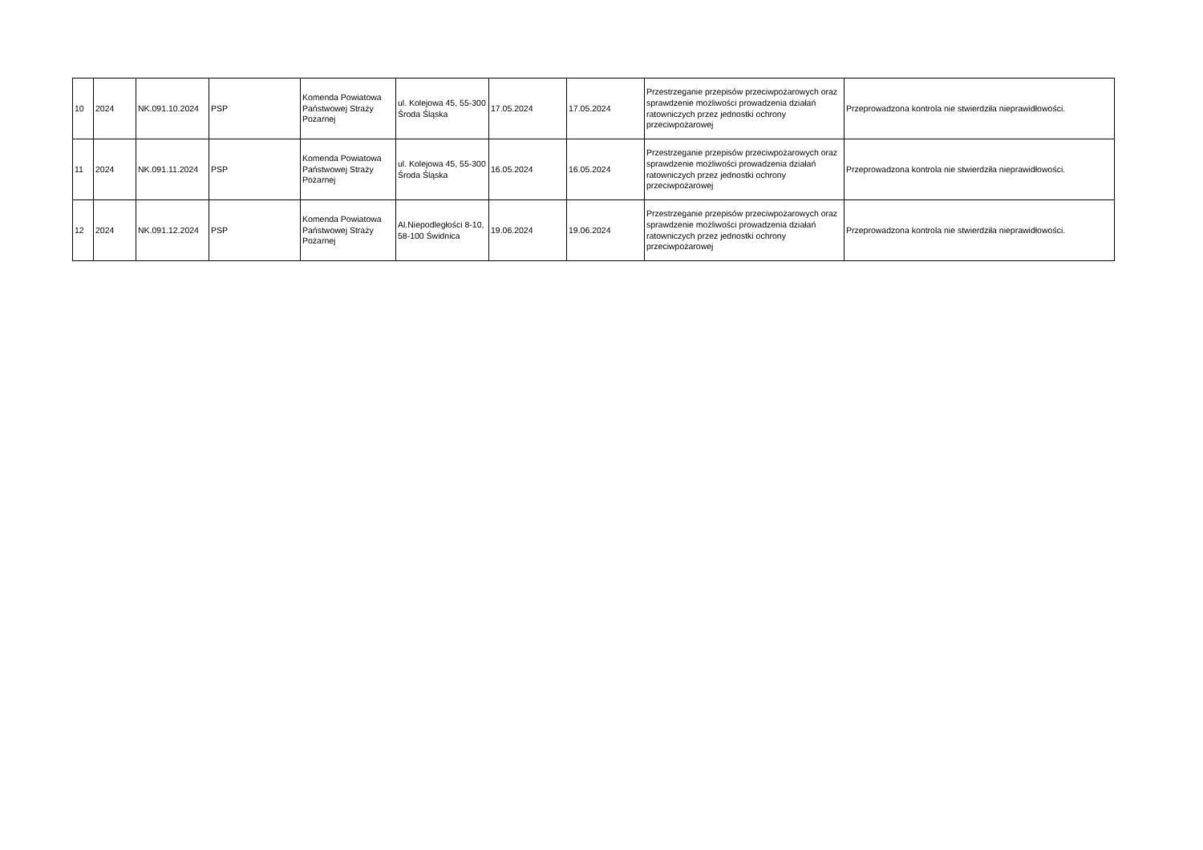| 10 | 2024 | NK.091.10.2024 | PSP | Komenda Powiatowa Państwowej Straży Pożarnej | ul. Kolejowa 45, 55-300 Środa Śląska | 17.05.2024 | 17.05.2024 | Przestrzeganie przepisów przeciwpożarowych oraz sprawdzenie możliwości prowadzenia działań ratowniczych przez jednostki ochrony przeciwpożarowej | Przeprowadzona kontrola nie stwierdziła nieprawidłowości. |
| 11 | 2024 | NK.091.11.2024 | PSP | Komenda Powiatowa Państwowej Straży Pożarnej | ul. Kolejowa 45, 55-300 Środa Śląska | 16.05.2024 | 16.05.2024 | Przestrzeganie przepisów przeciwpożarowych oraz sprawdzenie możliwości prowadzenia działań ratowniczych przez jednostki ochrony przeciwpożarowej | Przeprowadzona kontrola nie stwierdziła nieprawidłowości. |
| 12 | 2024 | NK.091.12.2024 | PSP | Komenda Powiatowa Państwowej Straży Pożarnej | Al.Niepodległości 8-10, 58-100 Świdnica | 19.06.2024 | 19.06.2024 | Przestrzeganie przepisów przeciwpożarowych oraz sprawdzenie możliwości prowadzenia działań ratowniczych przez jednostki ochrony przeciwpożarowej | Przeprowadzona kontrola nie stwierdziła nieprawidłowości. |